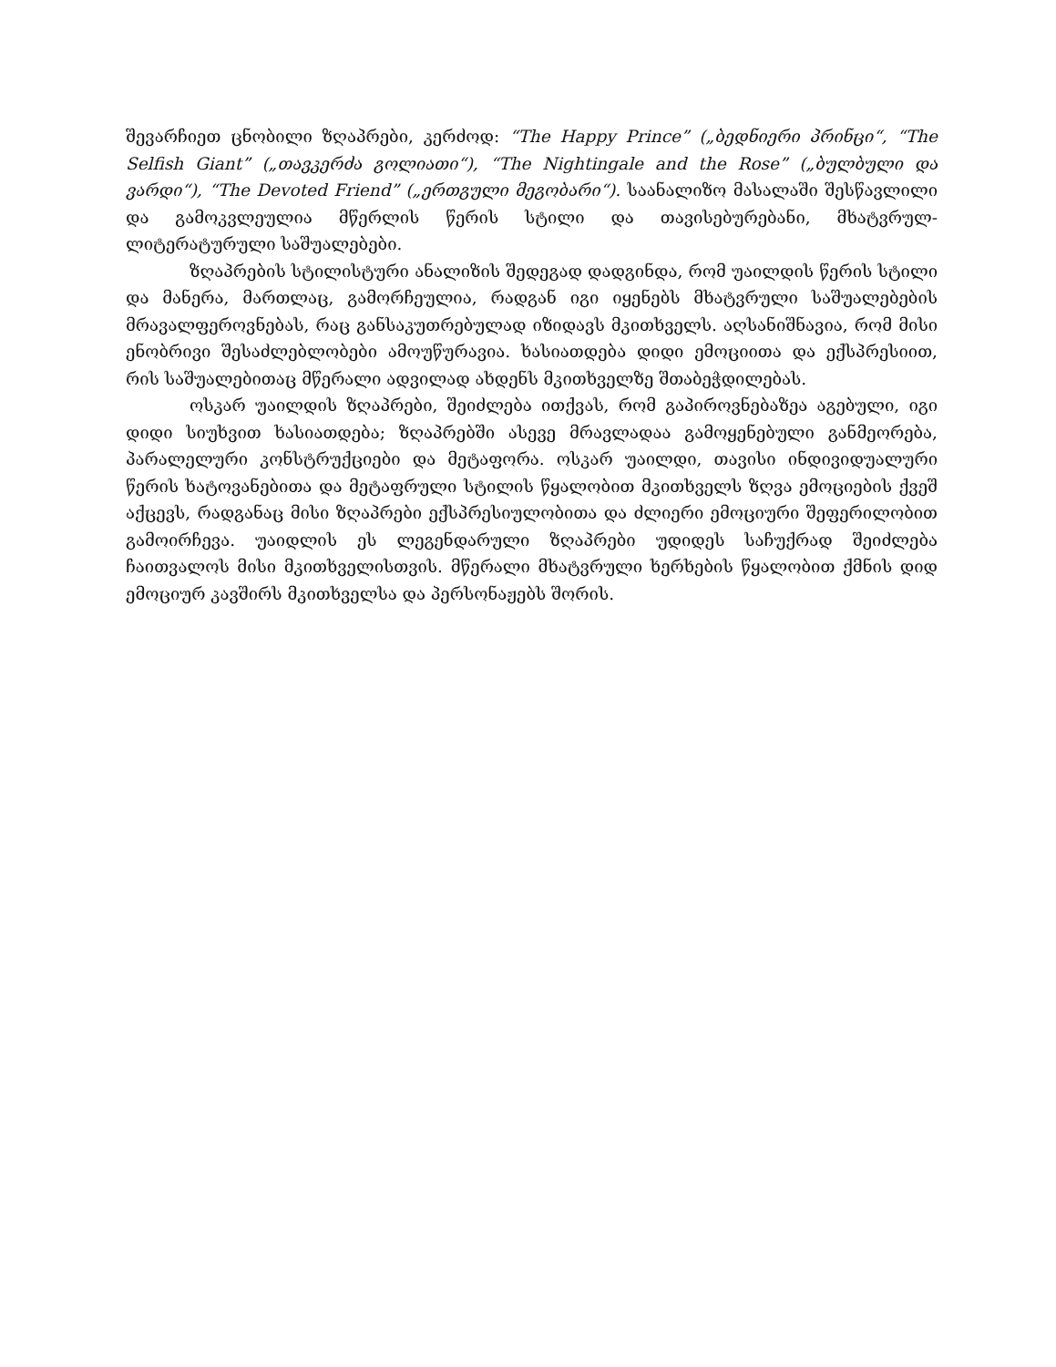შევარჩიეთ ცნობილი ზღაპრები, კერძოდ: “The Happy Prince” („ბედნიერი პრინცი“, “The Selfish Giant” („თავკერძა გოლიათი“), “The Nightingale and the Rose” („ბულბული და ვარდი“), “The Devoted Friend” („ერთგული მეგობარი“). საანალიზო მასალაში შესწავლილი და გამოკვლეულია მწერლის წერის სტილი და თავისებურებანი, მხატვრულ-ლიტერატურული საშუალებები.
ზღაპრების სტილისტური ანალიზის შედეგად დადგინდა, რომ უაილდის წერის სტილი და მანერა, მართლაც, გამორჩეულია, რადგან იგი იყენებს მხატვრული საშუალებების მრავალფეროვნებას, რაც განსაკუთრებულად იზიდავს მკითხველს. აღსანიშნავია, რომ მისი ენობრივი შესაძლებლობები ამოუწურავია. ხასიათდება დიდი ემოციითა და ექსპრესიით, რის საშუალებითაც მწერალი ადვილად ახდენს მკითხველზე შთაბეჭდილებას.
ოსკარ უაილდის ზღაპრები, შეიძლება ითქვას, რომ გაპიროვნებაზეა აგებული, იგი დიდი სიუხვით ხასიათდება; ზღაპრებში ასევე მრავლადაა გამოყენებული განმეორება, პარალელური კონსტრუქციები და მეტაფორა. ოსკარ უაილდი, თავისი ინდივიდუალური წერის ხატოვანებითა და მეტაფრული სტილის წყალობით მკითხველს ზღვა ემოციების ქვეშ აქცევს, რადგანაც მისი ზღაპრები ექსპრესიულობითა და ძლიერი ემოციური შეფერილობით გამოირჩევა. უაიდლის ეს ლეგენდარული ზღაპრები უდიდეს საჩუქრად შეიძლება ჩაითვალოს მისი მკითხველისთვის. მწერალი მხატვრული ხერხების წყალობით ქმნის დიდ ემოციურ კავშირს მკითხველსა და პერსონაჟებს შორის.